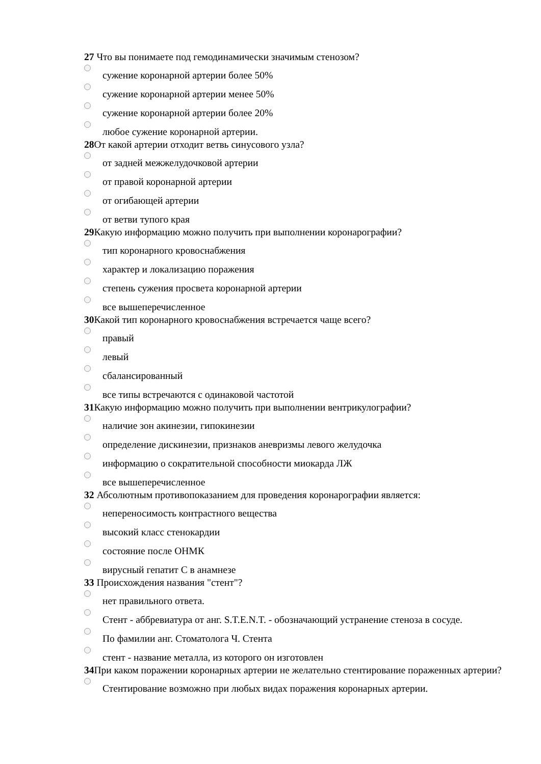27 Что вы понимаете под гемодинамически значимым стенозом?
сужение коронарной артерии более 50%
сужение коронарной артерии менее 50%
сужение коронарной артерии более 20%
любое сужение коронарной артерии.
28 От какой артерии отходит ветвь синусового узла?
от задней межжелудочковой артерии
от правой коронарной артерии
от огибающей артерии
от ветви тупого края
29 Какую информацию можно получить при выполнении коронарографии?
тип коронарного кровоснабжения
характер и локализацию поражения
степень сужения просвета коронарной артерии
все вышеперечисленное
30 Какой тип коронарного кровоснабжения встречается чаще всего?
правый
левый
сбалансированный
все типы встречаются с одинаковой частотой
31 Какую информацию можно получить при выполнении вентрикулографии?
наличие зон акинезии, гипокинезии
определение дискинезии, признаков аневризмы левого желудочка
информацию о сократительной способности миокарда ЛЖ
все вышеперечисленное
32 Абсолютным противопоказанием для проведения коронарографии является:
непереносимость контрастного вещества
высокий класс стенокардии
состояние после ОНМК
вирусный гепатит С в анамнезе
33 Происхождения названия "стент"?
нет правильного ответа.
Стент - аббревиатура от анг. S.T.E.N.T. - обозначающий устранение стеноза в сосуде.
По фамилии анг. Стоматолога Ч. Стента
стент - название металла, из которого он изготовлен
34 При каком поражении коронарных артерии не желательно стентирование пораженных артерии?
Стентирование возможно при любых видах поражения коронарных артерии.